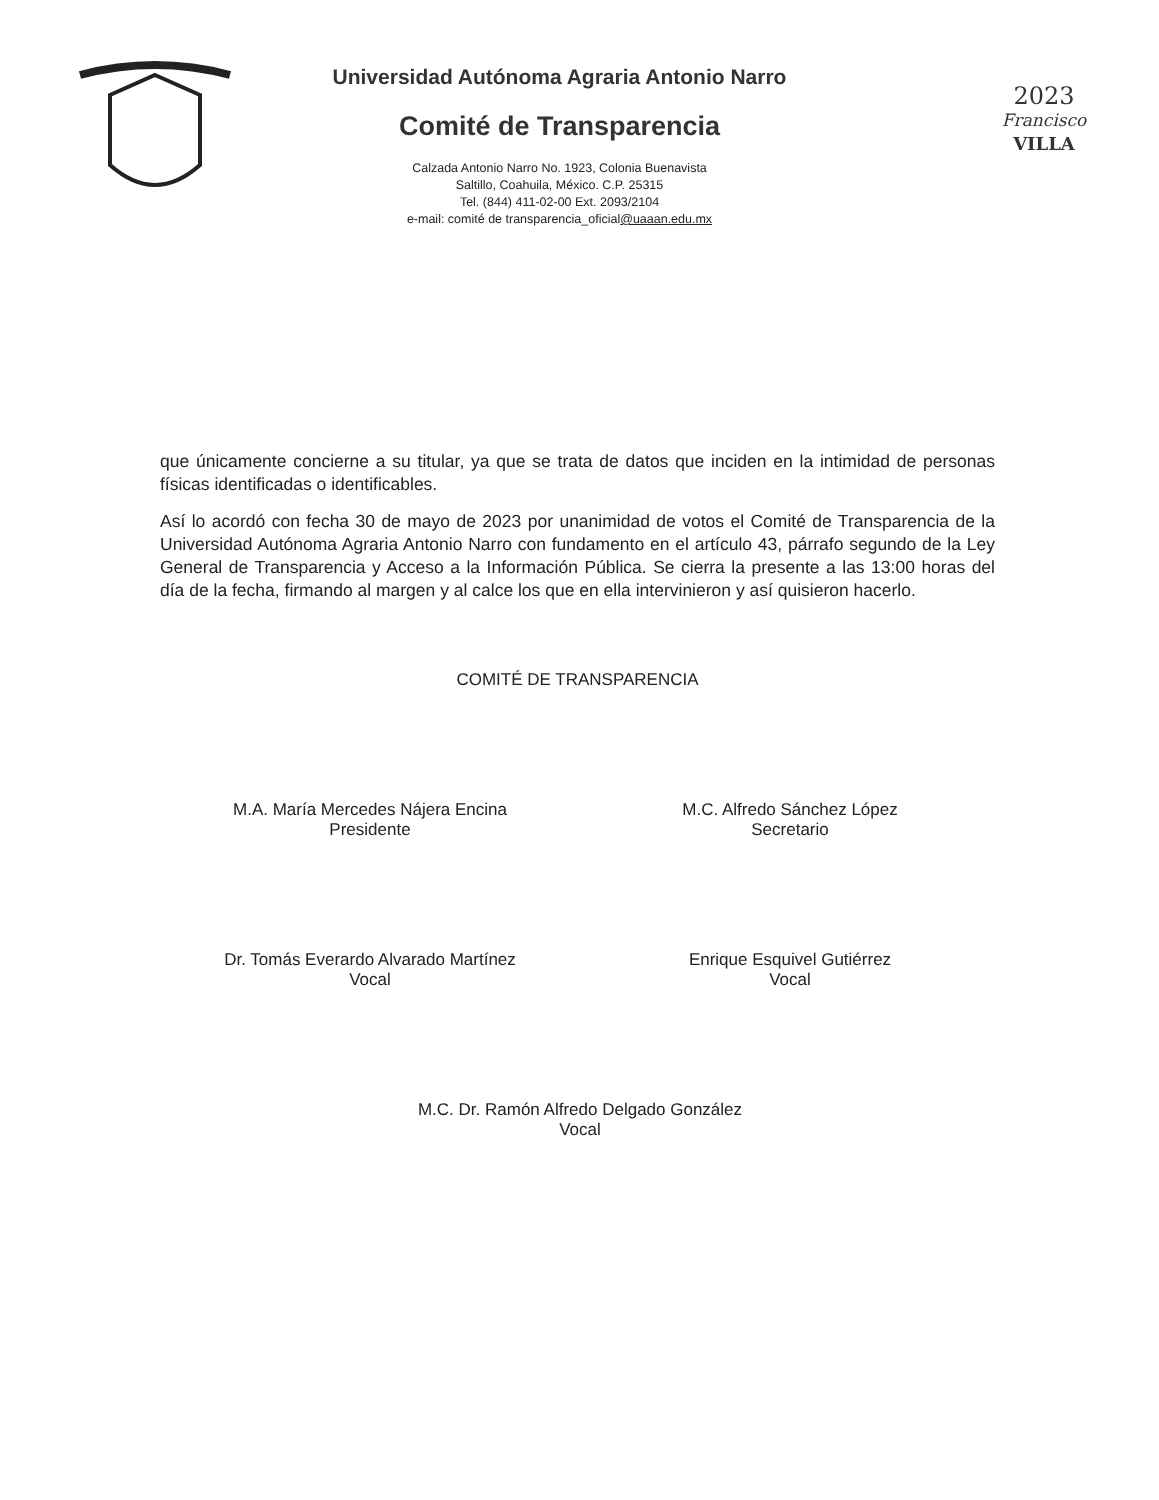Universidad Autónoma Agraria Antonio Narro
Comité de Transparencia
Calzada Antonio Narro No. 1923, Colonia Buenavista
Saltillo, Coahuila, México. C.P. 25315
Tel. (844) 411-02-00 Ext. 2093/2104
e-mail: comité de transparencia_oficial@uaaan.edu.mx
2023
Francisco
VILLA
que únicamente concierne a su titular, ya que se trata de datos que inciden en la intimidad de personas físicas identificadas o identificables.
Así lo acordó con fecha 30 de mayo de 2023 por unanimidad de votos el Comité de Transparencia de la Universidad Autónoma Agraria Antonio Narro con fundamento en el artículo 43, párrafo segundo de la Ley General de Transparencia y Acceso a la Información Pública. Se cierra la presente a las 13:00 horas del día de la fecha, firmando al margen y al calce los que en ella intervinieron y así quisieron hacerlo.
COMITÉ DE TRANSPARENCIA
M.A. María Mercedes Nájera Encina
Presidente
M.C. Alfredo Sánchez López
Secretario
Dr. Tomás Everardo Alvarado Martínez
Vocal
Enrique Esquivel Gutiérrez
Vocal
M.C. Dr. Ramón Alfredo Delgado González
Vocal